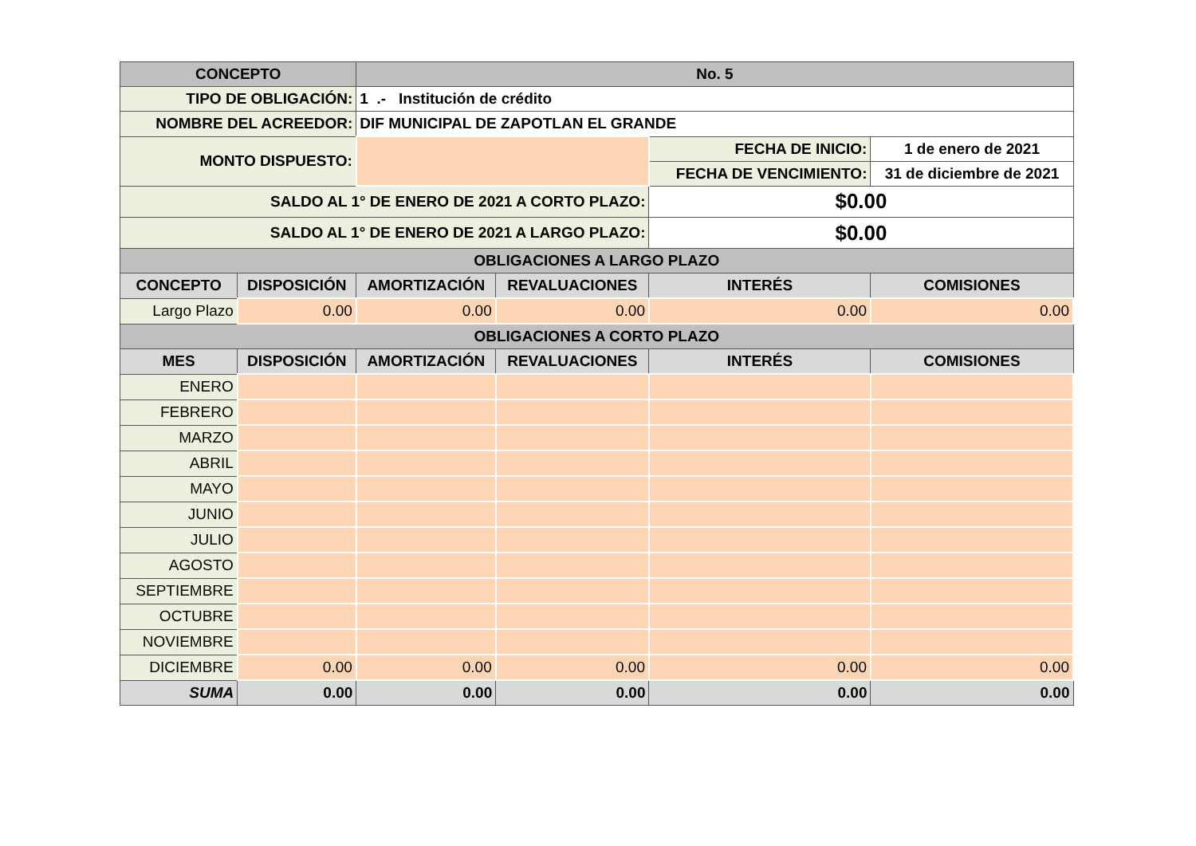| CONCEPTO | | No. 5 | | | |
| --- | --- | --- | --- | --- | --- |
| TIPO DE OBLIGACIÓN: | | 1 .- Institución de crédito | | | |
| NOMBRE DEL ACREEDOR: | | DIF MUNICIPAL DE ZAPOTLAN EL GRANDE | | | |
| MONTO DISPUESTO: | | | | FECHA DE INICIO: | 1 de enero de 2021 |
| | | | | FECHA DE VENCIMIENTO: | 31 de diciembre de 2021 |
| SALDO AL 1° DE ENERO DE 2021 A CORTO PLAZO: | | | | $0.00 | |
| SALDO AL 1° DE ENERO DE 2021 A LARGO PLAZO: | | | | $0.00 | |
| OBLIGACIONES A LARGO PLAZO | | | | | |
| CONCEPTO | DISPOSICIÓN | AMORTIZACIÓN | REVALUACIONES | INTERÉS | COMISIONES |
| Largo Plazo | 0.00 | 0.00 | 0.00 | 0.00 | 0.00 |
| OBLIGACIONES A CORTO PLAZO | | | | | |
| MES | DISPOSICIÓN | AMORTIZACIÓN | REVALUACIONES | INTERÉS | COMISIONES |
| ENERO | | | | | |
| FEBRERO | | | | | |
| MARZO | | | | | |
| ABRIL | | | | | |
| MAYO | | | | | |
| JUNIO | | | | | |
| JULIO | | | | | |
| AGOSTO | | | | | |
| SEPTIEMBRE | | | | | |
| OCTUBRE | | | | | |
| NOVIEMBRE | | | | | |
| DICIEMBRE | 0.00 | 0.00 | 0.00 | 0.00 | 0.00 |
| SUMA | 0.00 | 0.00 | 0.00 | 0.00 | 0.00 |